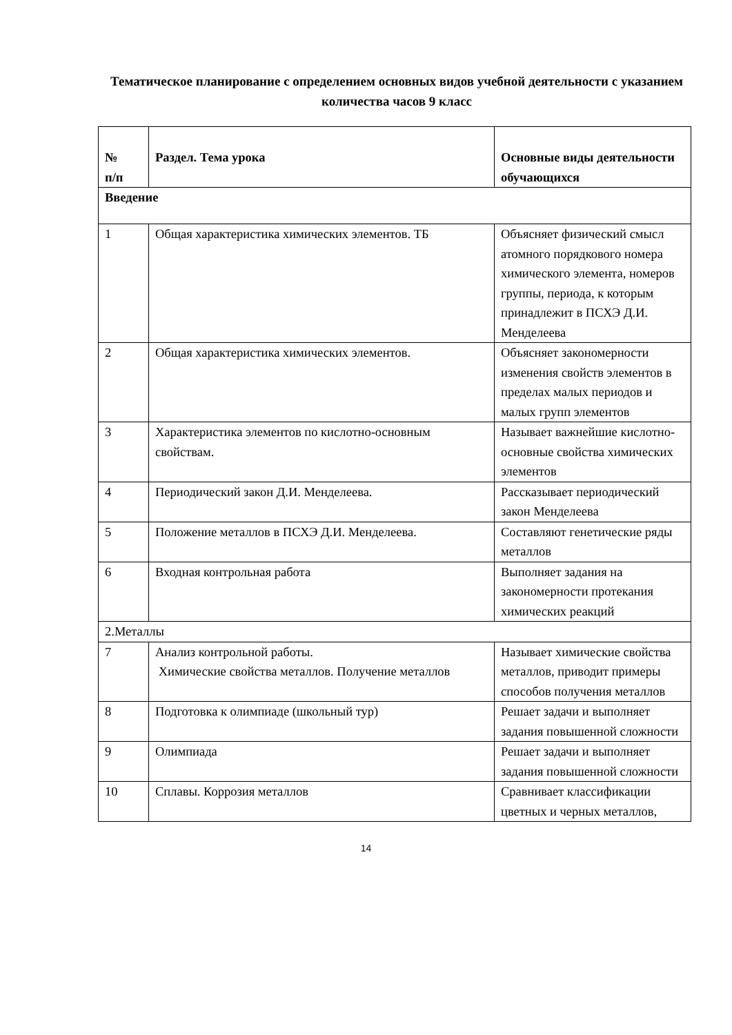Тематическое планирование с определением основных видов учебной деятельности с указанием количества часов 9 класс
| № п/п | Раздел. Тема урока | Основные виды деятельности обучающихся |
| --- | --- | --- |
| Введение | | |
| 1 | Общая характеристика химических элементов. ТБ | Объясняет физический смысл атомного порядкового номера химического элемента, номеров группы, периода, к которым принадлежит в ПСХЭ Д.И. Менделеева |
| 2 | Общая характеристика химических элементов. | Объясняет закономерности изменения свойств элементов в пределах малых периодов и малых групп элементов |
| 3 | Характеристика элементов по кислотно-основным свойствам. | Называет важнейшие кислотно-основные свойства химических элементов |
| 4 | Периодический закон Д.И. Менделеева. | Рассказывает периодический закон Менделеева |
| 5 | Положение металлов в ПСХЭ Д.И. Менделеева. | Составляют генетические ряды металлов |
| 6 | Входная контрольная работа | Выполняет задания на закономерности протекания химических реакций |
| 2.Металлы | | |
| 7 | Анализ контрольной работы. Химические свойства металлов. Получение металлов | Называет химические свойства металлов, приводит примеры способов получения металлов |
| 8 | Подготовка к олимпиаде (школьный тур) | Решает задачи и выполняет задания повышенной сложности |
| 9 | Олимпиада | Решает задачи и выполняет задания повышенной сложности |
| 10 | Сплавы. Коррозия металлов | Сравнивает классификации цветных и черных металлов, |
14